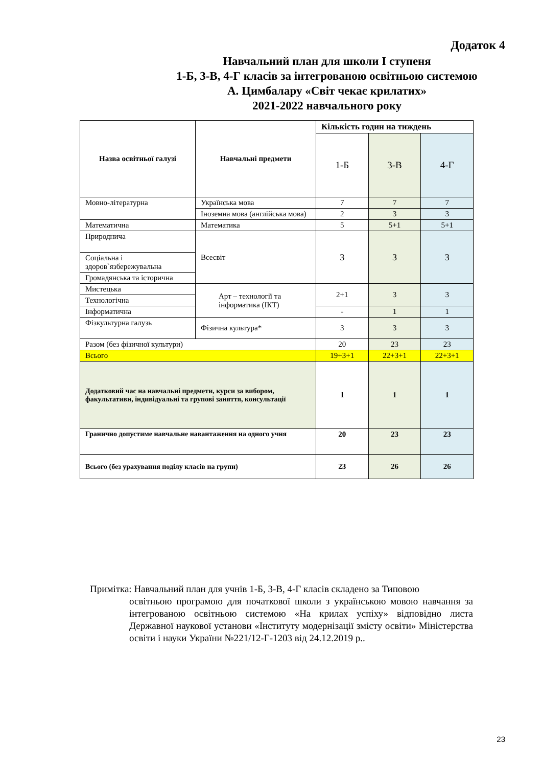Додаток 4
Навчальний план для школи I ступеня
1-Б, 3-В, 4-Г класів за інтегрованою освітньою системою
А. Цимбалару «Світ чекає крилатих»
2021-2022 навчального року
| Назва освітньої галузі | Навчальні предмети | Кількість годин на тиждень | | |
| --- | --- | --- | --- | --- |
| | | 1-Б | 3-В | 4-Г |
| Мовно-літературна | Українська мова | 7 | 7 | 7 |
| | Іноземна мова (англійська мова) | 2 | 3 | 3 |
| Математична | Математика | 5 | 5+1 | 5+1 |
| Природнича | Всесвіт | 3 | 3 | 3 |
| Соціальна і здоров`язбережувальна | | | | |
| Громадянська та історична | | | | |
| Мистецька | Арт – технології та інформатика (ІКТ) | 2+1 | 3 | 3 |
| Технологічна | | | | |
| Інформатична | | - | 1 | 1 |
| Фізкультурна галузь | Фізична культура* | 3 | 3 | 3 |
| Разом (без фізичної культури) | | 20 | 23 | 23 |
| Всього | | 19+3+1 | 22+3+1 | 22+3+1 |
| Додатковий час на навчальні предмети, курси за вибором, факультативи, індивідуальні та групові заняття, консультації | | 1 | 1 | 1 |
| Гранично допустиме навчальне навантаження на одного учня | | 20 | 23 | 23 |
| Всього (без урахування поділу класів на групи) | | 23 | 26 | 26 |
Примітка: Навчальний план для учнів 1-Б, 3-В, 4-Г класів складено за Типовою
освітньою програмою для початкової школи з українською мовою навчання за інтегрованою освітньою системою «На крилах успіху» відповідно листа Державної наукової установи «Інституту модернізації змісту освіти» Міністерства освіти і науки України №221/12-Г-1203 від 24.12.2019 р..
23